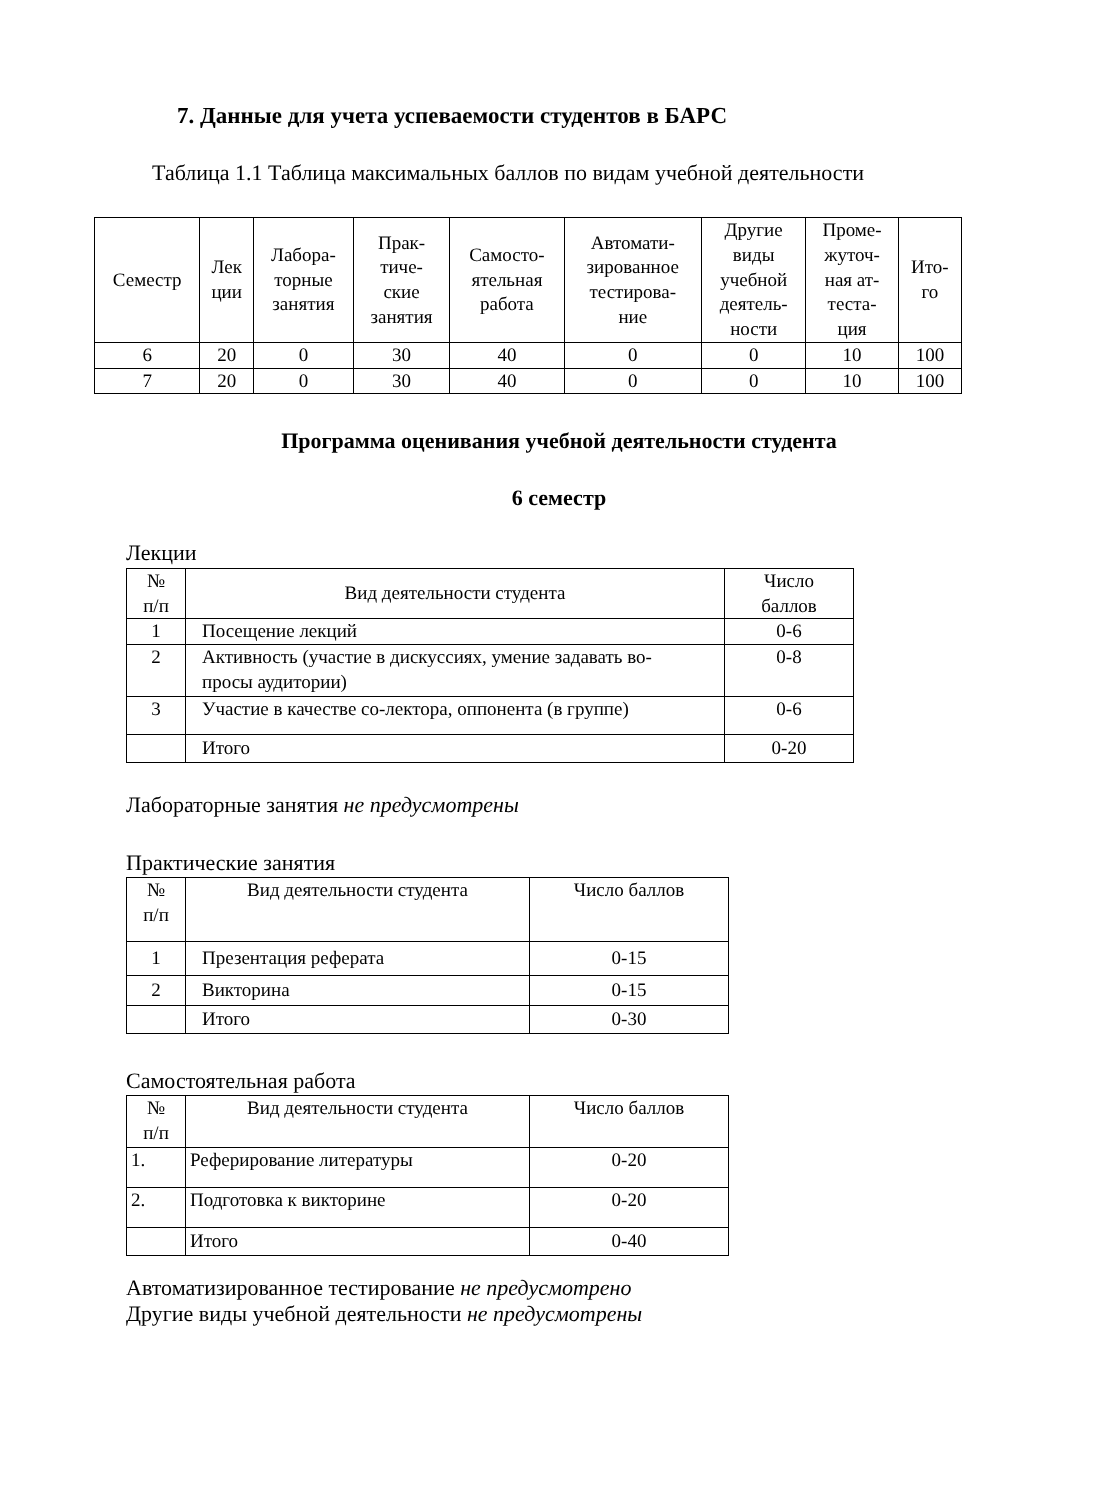7. Данные для учета успеваемости студентов в БАРС
Таблица 1.1 Таблица максимальных баллов по видам учебной деятельности
| Семестр | Лек ции | Лабора- торные занятия | Прак- тиче- ские занятия | Самосто- ятельная работа | Автомати- зированное тестирова- ние | Другие виды учебной деятель- ности | Проме- жуточ- ная ат- теста- ция | Ито- го |
| --- | --- | --- | --- | --- | --- | --- | --- | --- |
| 6 | 20 | 0 | 30 | 40 | 0 | 0 | 10 | 100 |
| 7 | 20 | 0 | 30 | 40 | 0 | 0 | 10 | 100 |
Программа оценивания учебной деятельности студента
6 семестр
Лекции
| № п/п | Вид деятельности студента | Число баллов |
| 1 | Посещение лекций | 0-6 |
| 2 | Активность (участие в дискуссиях, умение задавать во- просы аудитории) | 0-8 |
| 3 | Участие в качестве со-лектора, оппонента (в группе) | 0-6 |
| | Итого | 0-20 |
Лабораторные занятия не предусмотрены
Практические занятия
| № п/п | Вид деятельности студента | Число баллов |
| 1 | Презентация реферата | 0-15 |
| 2 | Викторина | 0-15 |
| | Итого | 0-30 |
Самостоятельная работа
| № п/п | Вид деятельности студента | Число баллов |
| 1. | Реферирование литературы | 0-20 |
| 2. | Подготовка к викторине | 0-20 |
| | Итого | 0-40 |
Автоматизированное тестирование не предусмотрено
Другие виды учебной деятельности не предусмотрены